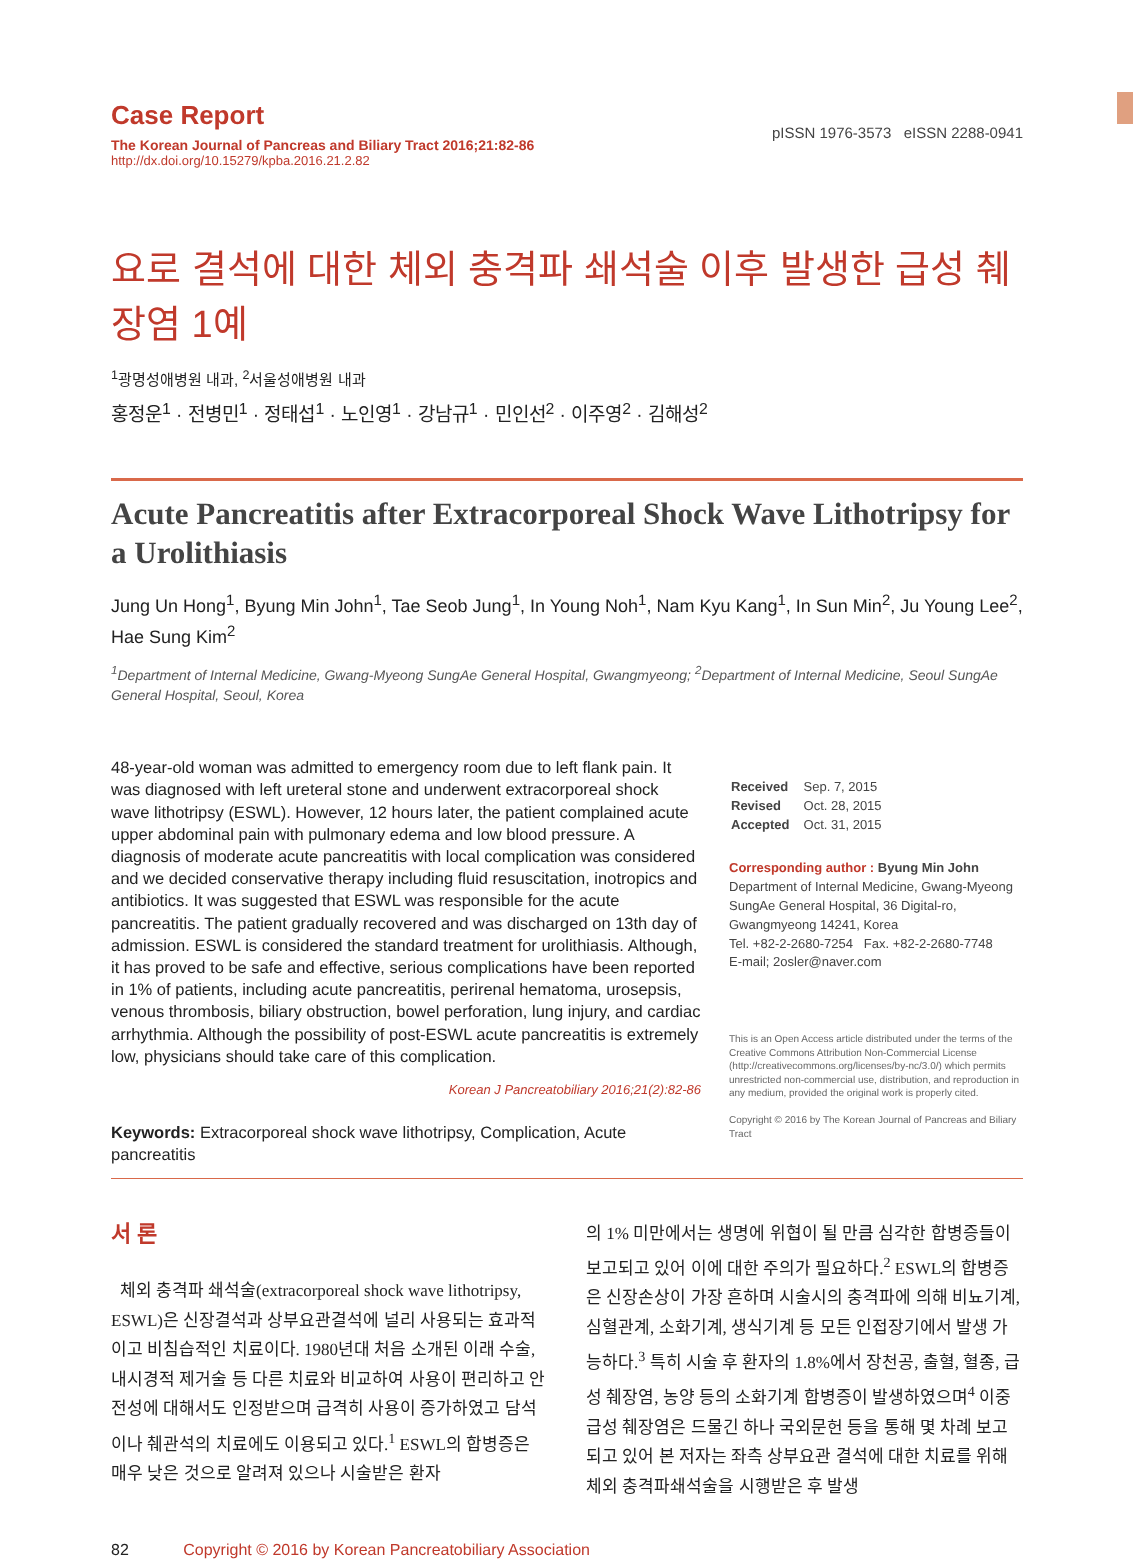Case Report
The Korean Journal of Pancreas and Biliary Tract 2016;21:82-86
http://dx.doi.org/10.15279/kpba.2016.21.2.82
pISSN 1976-3573 eISSN 2288-0941
요로 결석에 대한 체외 충격파 쇄석술 이후 발생한 급성 췌장염 1예
<sup>1</sup> 광명성애병원 내과, <sup>2</sup>서울성애병원 내과
홍정운<sup>1</sup> · 전병민<sup>1</sup> · 정태섭<sup>1</sup> · 노인영<sup>1</sup> · 강남규<sup>1</sup> · 민인선<sup>2</sup> · 이주영<sup>2</sup> · 김해성<sup>2</sup>
Acute Pancreatitis after Extracorporeal Shock Wave Lithotripsy for a Urolithiasis
Jung Un Hong<sup>1</sup>, Byung Min John<sup>1</sup>, Tae Seob Jung<sup>1</sup>, In Young Noh<sup>1</sup>, Nam Kyu Kang<sup>1</sup>, In Sun Min<sup>2</sup>, Ju Young Lee<sup>2</sup>, Hae Sung Kim<sup>2</sup>
<sup>1</sup> Department of Internal Medicine, Gwang-Myeong SungAe General Hospital, Gwangmyeong; <sup>2</sup>Department of Internal Medicine, Seoul SungAe General Hospital, Seoul, Korea
48-year-old woman was admitted to emergency room due to left flank pain. It was diagnosed with left ureteral stone and underwent extracorporeal shock wave lithotripsy (ESWL). However, 12 hours later, the patient complained acute upper abdominal pain with pulmonary edema and low blood pressure. A diagnosis of moderate acute pancreatitis with local complication was considered and we decided conservative therapy including fluid resuscitation, inotropics and antibiotics. It was suggested that ESWL was responsible for the acute pancreatitis. The patient gradually recovered and was discharged on 13th day of admission. ESWL is considered the standard treatment for urolithiasis. Although, it has proved to be safe and effective, serious complications have been reported in 1% of patients, including acute pancreatitis, perirenal hematoma, urosepsis, venous thrombosis, biliary obstruction, bowel perforation, lung injury, and cardiac arrhythmia. Although the possibility of post-ESWL acute pancreatitis is extremely low, physicians should take care of this complication.
Korean J Pancreatobiliary 2016;21(2):82-86
Keywords: Extracorporeal shock wave lithotripsy, Complication, Acute pancreatitis
| Received | Sep. 7, 2015 |
| Revised | Oct. 28, 2015 |
| Accepted | Oct. 31, 2015 |
Corresponding author : Byung Min John
Department of Internal Medicine, Gwang-Myeong SungAe General Hospital, 36 Digital-ro, Gwangmyeong 14241, Korea
Tel. +82-2-2680-7254 Fax. +82-2-2680-7748
E-mail; 2osler@naver.com
This is an Open Access article distributed under the terms of the Creative Commons Attribution Non-Commercial License (http://creativecommons.org/licenses/by-nc/3.0/) which permits unrestricted non-commercial use, distribution, and reproduction in any medium, provided the original work is properly cited.
Copyright © 2016 by The Korean Journal of Pancreas and Biliary Tract
서 론
체외 충격파 쇄석술(extracorporeal shock wave lithotripsy, ESWL)은 신장결석과 상부요관결석에 널리 사용되는 효과적이고 비침습적인 치료이다. 1980년대 처음 소개된 이래 수술, 내시경적 제거술 등 다른 치료와 비교하여 사용이 편리하고 안전성에 대해서도 인정받으며 급격히 사용이 증가하였고 담석이나 췌관석의 치료에도 이용되고 있다.<sup>1</sup> ESWL의 합병증은 매우 낮은 것으로 알려져 있으나 시술받은 환자
의 1% 미만에서는 생명에 위협이 될 만큼 심각한 합병증들이 보고되고 있어 이에 대한 주의가 필요하다.<sup>2</sup> ESWL의 합병증은 신장손상이 가장 흔하며 시술시의 충격파에 의해 비뇨기계, 심혈관계, 소화기계, 생식기계 등 모든 인접장기에서 발생 가능하다.<sup>3</sup> 특히 시술 후 환자의 1.8%에서 장천공, 출혈, 혈종, 급성 췌장염, 농양 등의 소화기계 합병증이 발생하였으며<sup>4</sup> 이중 급성 췌장염은 드물긴 하나 국외문헌 등을 통해 몇 차례 보고되고 있어 본 저자는 좌측 상부요관 결석에 대한 치료를 위해 체외 충격파쇄석술을 시행받은 후 발생
82 Copyright © 2016 by Korean Pancreatobiliary Association